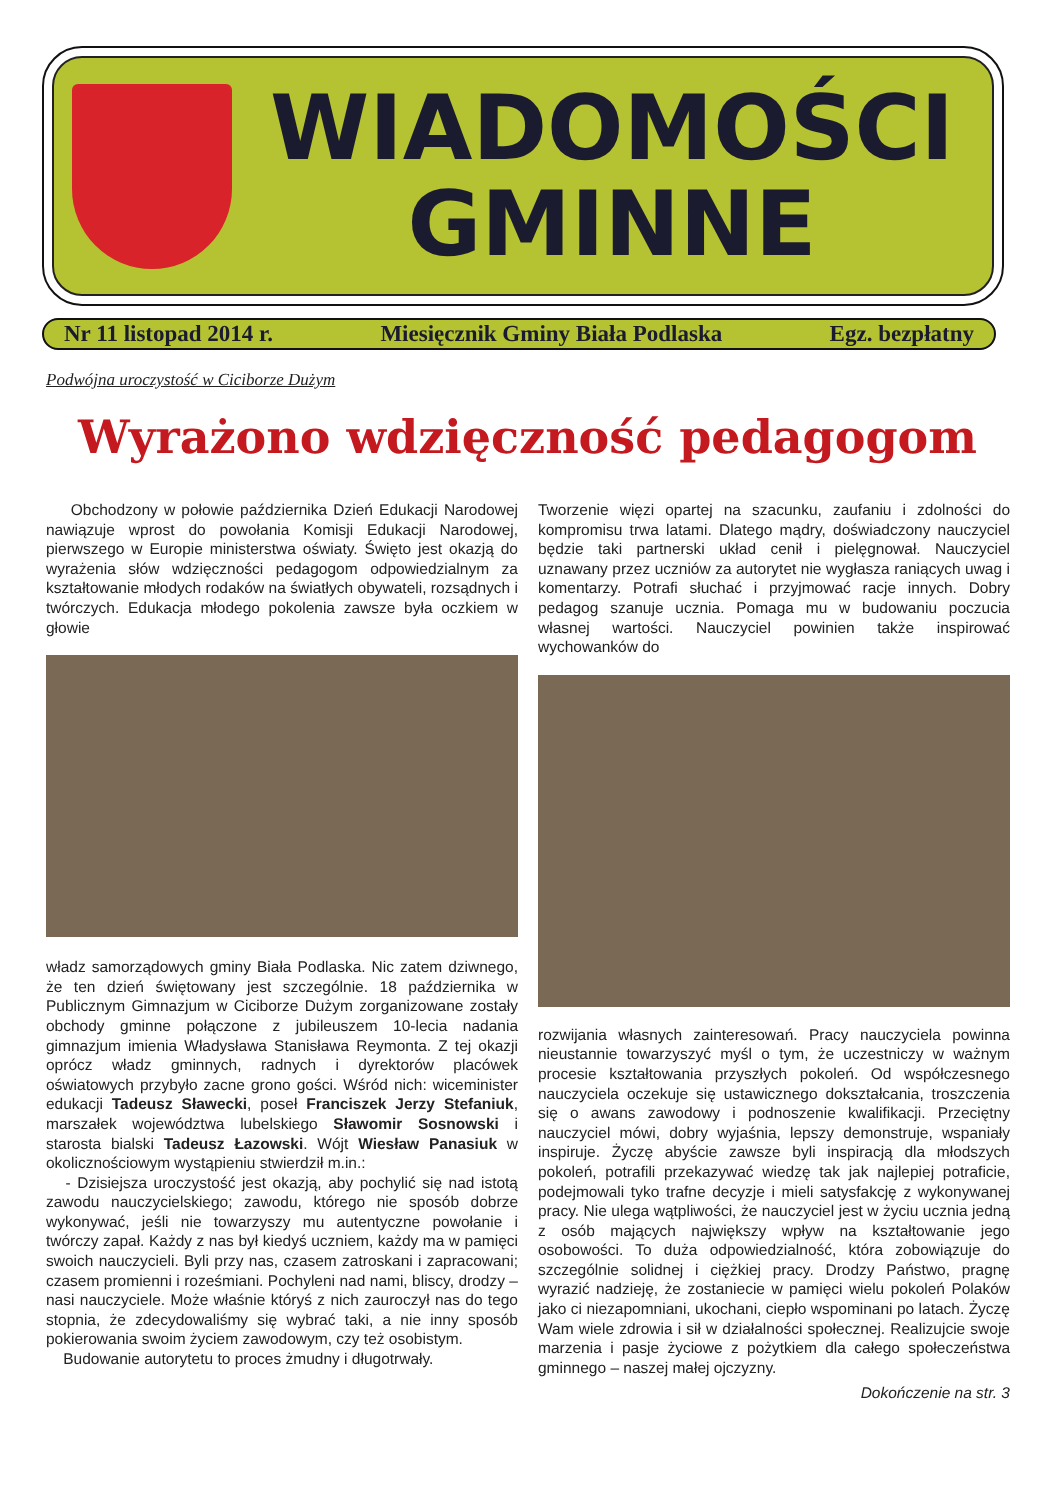WIADOMOŚCI
GMINNE
Nr 11 listopad 2014 r. Miesięcznik Gminy Biała Podlaska Egz. bezpłatny
Podwójna uroczystość w Ciciborze Dużym
Wyrażono wdzięczność pedagogom
Obchodzony w połowie października Dzień Edukacji Narodowej nawiązuje wprost do powołania Komisji Edukacji Narodowej, pierwszego w Europie ministerstwa oświaty. Święto jest okazją do wyrażenia słów wdzięczności pedagogom odpowiedzialnym za kształtowanie młodych rodaków na światłych obywateli, rozsądnych i twórczych. Edukacja młodego pokolenia zawsze była oczkiem w głowie
władz samorządowych gminy Biała Podlaska. Nic zatem dziwnego, że ten dzień świętowany jest szczególnie. 18 października w Publicznym Gimnazjum w Ciciborze Dużym zorganizowane zostały obchody gminne połączone z jubileuszem 10-lecia nadania gimnazjum imienia Władysława Stanisława Reymonta. Z tej okazji oprócz władz gminnych, radnych i dyrektorów placówek oświatowych przybyło zacne grono gości. Wśród nich: wiceminister edukacji Tadeusz Sławecki, poseł Franciszek Jerzy Stefaniuk, marszałek województwa lubelskiego Sławomir Sosnowski i starosta bialski Tadeusz Łazowski. Wójt Wiesław Panasiuk w okolicznościowym wystąpieniu stwierdził m.in.:
- Dzisiejsza uroczystość jest okazją, aby pochylić się nad istotą zawodu nauczycielskiego; zawodu, którego nie sposób dobrze wykonywać, jeśli nie towarzyszy mu autentyczne powołanie i twórczy zapał. Każdy z nas był kiedyś uczniem, każdy ma w pamięci swoich nauczycieli. Byli przy nas, czasem zatroskani i zapracowani; czasem promienni i roześmiani. Pochyleni nad nami, bliscy, drodzy – nasi nauczyciele. Może właśnie któryś z nich zauroczył nas do tego stopnia, że zdecydowaliśmy się wybrać taki, a nie inny sposób pokierowania swoim życiem zawodowym, czy też osobistym.
Budowanie autorytetu to proces żmudny i długotrwały.
Tworzenie więzi opartej na szacunku, zaufaniu i zdolności do kompromisu trwa latami. Dlatego mądry, doświadczony nauczyciel będzie taki partnerski układ cenił i pielęgnował. Nauczyciel uznawany przez uczniów za autorytet nie wygłasza raniących uwag i komentarzy. Potrafi słuchać i przyjmować racje innych. Dobry pedagog szanuje ucznia. Pomaga mu w budowaniu poczucia własnej wartości. Nauczyciel powinien także inspirować wychowanków do
rozwijania własnych zainteresowań. Pracy nauczyciela powinna nieustannie towarzyszyć myśl o tym, że uczestniczy w ważnym procesie kształtowania przyszłych pokoleń. Od współczesnego nauczyciela oczekuje się ustawicznego dokształcania, troszczenia się o awans zawodowy i podnoszenie kwalifikacji. Przeciętny nauczyciel mówi, dobry wyjaśnia, lepszy demonstruje, wspaniały inspiruje. Życzę abyście zawsze byli inspiracją dla młodszych pokoleń, potrafili przekazywać wiedzę tak jak najlepiej potraficie, podejmowali tyko trafne decyzje i mieli satysfakcję z wykonywanej pracy. Nie ulega wątpliwości, że nauczyciel jest w życiu ucznia jedną z osób mających największy wpływ na kształtowanie jego osobowości. To duża odpowiedzialność, która zobowiązuje do szczególnie solidnej i ciężkiej pracy. Drodzy Państwo, pragnę wyrazić nadzieję, że zostaniecie w pamięci wielu pokoleń Polaków jako ci niezapomniani, ukochani, ciepło wspominani po latach. Życzę Wam wiele zdrowia i sił w działalności społecznej. Realizujcie swoje marzenia i pasje życiowe z pożytkiem dla całego społeczeństwa gminnego – naszej małej ojczyzny.
Dokończenie na str. 3